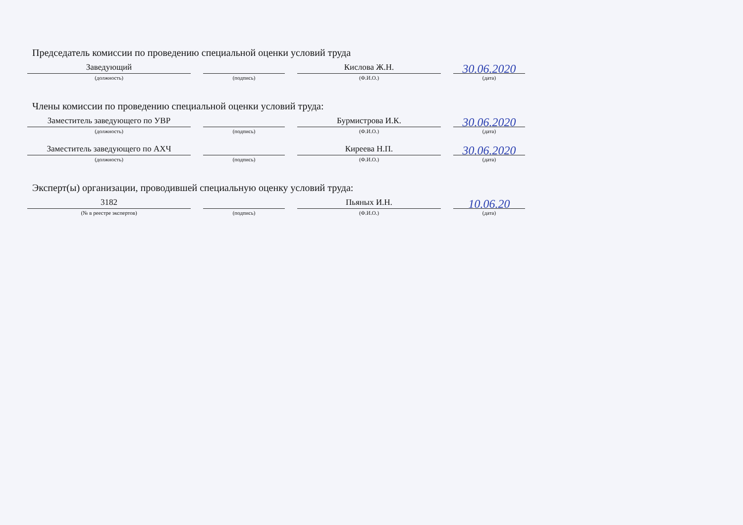Председатель комиссии по проведению специальной оценки условий труда
Заведующий
(должность)
(подпись)
Кислова Ж.Н.
(Ф.И.О.)
30.06.2020
(дата)
Члены комиссии по проведению специальной оценки условий труда:
Заместитель заведующего по УВР
(должность)
(подпись)
Бурмистрова И.К.
(Ф.И.О.)
30.06.2020
(дата)
Заместитель заведующего по АХЧ
(должность)
(подпись)
Киреева Н.П.
(Ф.И.О.)
30.06.2020
(дата)
Эксперт(ы) организации, проводившей специальную оценку условий труда:
3182
(№ в реестре экспертов)
(подпись)
Пьяных И.Н.
(Ф.И.О.)
10.06.20
(дата)